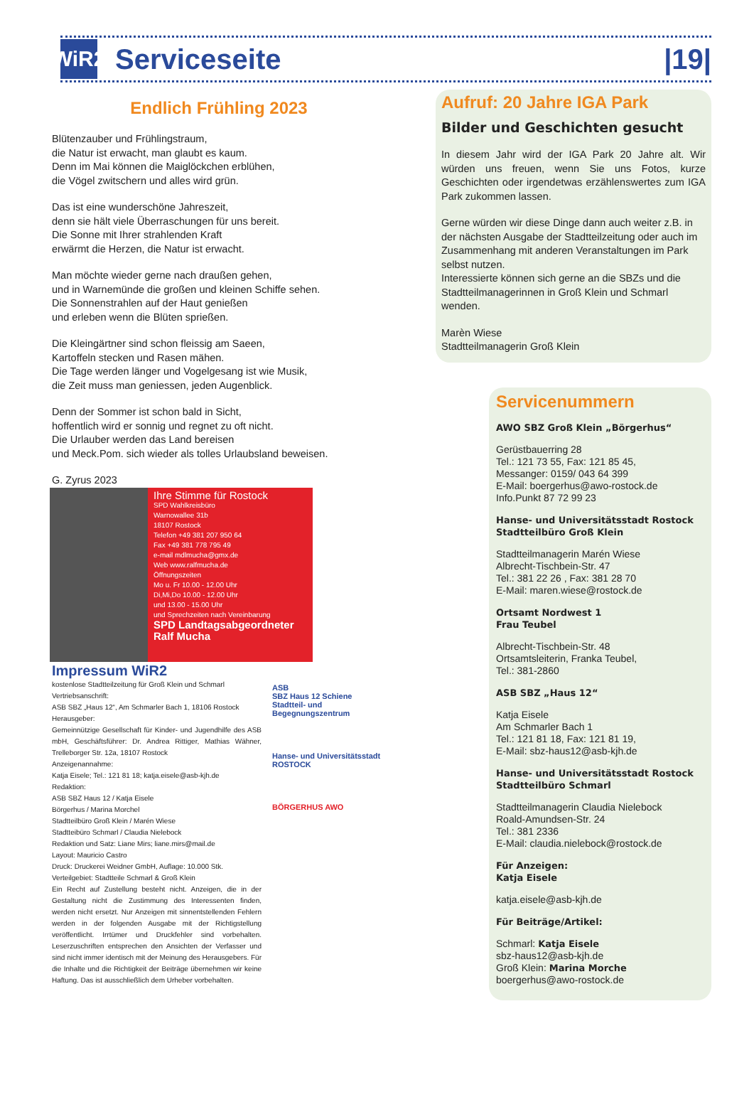WiR2
Serviceseite |19|
Endlich Frühling 2023
Blütenzauber und Frühlingstraum,
die Natur ist erwacht, man glaubt es kaum.
Denn im Mai können die Maiglöckchen erblühen,
die Vögel zwitschern und alles wird grün.
Das ist eine wunderschöne Jahreszeit,
denn sie hält viele Überraschungen für uns bereit.
Die Sonne mit Ihrer strahlenden Kraft
erwärmt die Herzen, die Natur ist erwacht.
Man möchte wieder gerne nach draußen gehen,
und in Warnemünde die großen und kleinen Schiffe sehen.
Die Sonnenstrahlen auf der Haut genießen
und erleben wenn die Blüten sprießen.
Die Kleingärtner sind schon fleissig am Saeen,
Kartoffeln stecken und Rasen mähen.
Die Tage werden länger und Vogelgesang ist wie Musik,
die Zeit muss man geniessen, jeden Augenblick.
Denn der Sommer ist schon bald in Sicht,
hoffentlich wird er sonnig und regnet zu oft nicht.
Die Urlauber werden das Land bereisen
und Meck.Pom. sich wieder als tolles Urlaubsland beweisen.
G. Zyrus 2023
Ihre Stimme für Rostock
SPD Wahlkreisbüro
Warnowallee 31b
18107 Rostock
Telefon +49 381 207 950 64
Fax +49 381 778 795 49
e-mail mdlmucha@gmx.de
Web www.ralfmucha.de
Öffnungszeiten
Mo u. Fr 10.00 - 12.00 Uhr
Di,Mi,Do 10.00 - 12.00 Uhr
und 13.00 - 15.00 Uhr
und Sprechzeiten nach Vereinbarung
SPD Landtagsabgeordneter Ralf Mucha
Impressum WiR2
kostenlose Stadtteilzeitung für Groß Klein und Schmarl
Vertriebsanschrift:
ASB SBZ „Haus 12“, Am Schmarler Bach 1, 18106 Rostock
Herausgeber:
Gemeinnützige Gesellschaft für Kinder- und Jugendhilfe des ASB mbH, Geschäftsführer: Dr. Andrea Rittiger, Mathias Wähner, Trelleborger Str. 12a, 18107 Rostock
Anzeigenannahme:
Katja Eisele; Tel.: 121 81 18; katja.eisele@asb-kjh.de
Redaktion:
ASB SBZ Haus 12 / Katja Eisele
Börgerhus / Marina Morchel
Stadtteilbüro Groß Klein / Marén Wiese
Stadtteibüro Schmarl / Claudia Nielebock
Redaktion und Satz: Liane Mirs; liane.mirs@mail.de
Layout: Mauricio Castro
Druck: Druckerei Weidner GmbH, Auflage: 10.000 Stk.
Verteilgebiet: Stadtteile Schmarl & Groß Klein
Ein Recht auf Zustellung besteht nicht. Anzeigen, die in der Gestaltung nicht die Zustimmung des Interessenten finden, werden nicht ersetzt. Nur Anzeigen mit sinnentstellenden Fehlern werden in der folgenden Ausgabe mit der Richtigstellung veröffentlicht. Irrtümer und Druckfehler sind vorbehalten. Leserzuschriften entsprechen den Ansichten der Verfasser und sind nicht immer identisch mit der Meinung des Herausgebers. Für die Inhalte und die Richtigkeit der Beiträge übernehmen wir keine Haftung. Das ist ausschließlich dem Urheber vorbehalten.
ASB
SBZ Haus 12 Schiene
Stadtteil- und Begegnungszentrum
Hanse- und Universitätsstadt ROSTOCK
BÖRGERHUS AWO
Aufruf: 20 Jahre IGA Park
Bilder und Geschichten gesucht
In diesem Jahr wird der IGA Park 20 Jahre alt. Wir würden uns freuen, wenn Sie uns Fotos, kurze Geschichten oder irgendetwas erzählenswertes zum IGA Park zukommen lassen.
Gerne würden wir diese Dinge dann auch weiter z.B. in der nächsten Ausgabe der Stadtteilzeitung oder auch im Zusammenhang mit anderen Veranstaltungen im Park selbst nutzen.
Interessierte können sich gerne an die SBZs und die Stadtteilmanagerinnen in Groß Klein und Schmarl wenden.
Marèn Wiese
Stadtteilmanagerin Groß Klein
Servicenummern
AWO SBZ Groß Klein „Börgerhus“
Gerüstbauerring 28
Tel.: 121 73 55, Fax: 121 85 45,
Messanger: 0159/ 043 64 399
E-Mail: boergerhus@awo-rostock.de
Info.Punkt 87 72 99 23
Hanse- und Universitätsstadt Rostock
Stadtteilbüro Groß Klein
Stadtteilmanagerin Marén Wiese
Albrecht-Tischbein-Str. 47
Tel.: 381 22 26 , Fax: 381 28 70
E-Mail: maren.wiese@rostock.de
Ortsamt Nordwest 1
Frau Teubel
Albrecht-Tischbein-Str. 48
Ortsamtsleiterin, Franka Teubel,
Tel.: 381-2860
ASB SBZ „Haus 12“
Katja Eisele
Am Schmarler Bach 1
Tel.: 121 81 18, Fax: 121 81 19,
E-Mail: sbz-haus12@asb-kjh.de
Hanse- und Universitätsstadt Rostock
Stadtteilbüro Schmarl
Stadtteilmanagerin Claudia Nielebock
Roald-Amundsen-Str. 24
Tel.: 381 2336
E-Mail: claudia.nielebock@rostock.de
Für Anzeigen:
Katja Eisele
katja.eisele@asb-kjh.de
Für Beiträge/Artikel:
Schmarl: Katja Eisele
sbz-haus12@asb-kjh.de
Groß Klein: Marina Morche
boergerhus@awo-rostock.de